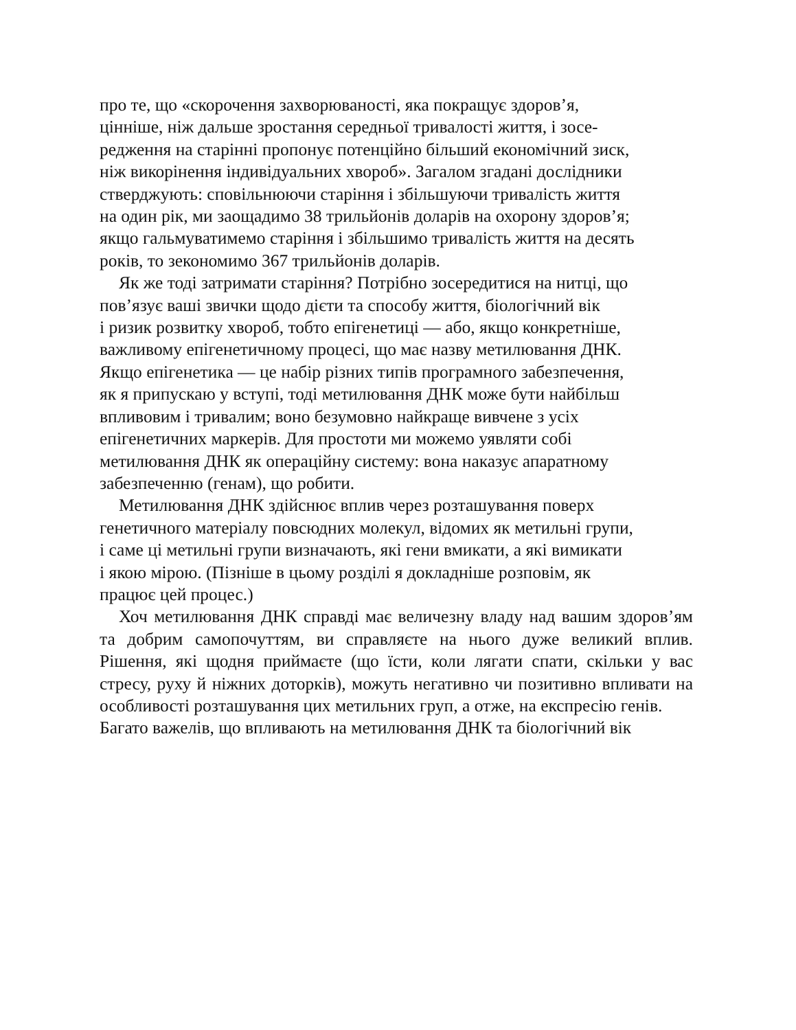про те, що «скорочення захворюваності, яка покращує здоров’я,
цінніше, ніж дальше зростання середньої тривалості життя, і зосе-
редження на старінні пропонує потенційно більший економічний зиск,
ніж викорінення індивідуальних хвороб». Загалом згадані дослідники
стверджують: сповільнюючи старіння і збільшуючи тривалість життя
на один рік, ми заощадимо 38 трильйонів доларів на охорону здоров’я;
якщо гальмуватимемо старіння і збільшимо тривалість життя на десять
років, то зекономимо 367 трильйонів доларів.
Як же тоді затримати старіння? Потрібно зосередитися на нитці, що
пов’язує ваші звички щодо дієти та способу життя, біологічний вік
і ризик розвитку хвороб, тобто епігенетиці — або, якщо конкретніше,
важливому епігенетичному процесі, що має назву метилювання ДНК.
Якщо епігенетика — це набір різних типів програмного забезпечення,
як я припускаю у вступі, тоді метилювання ДНК може бути найбільш
впливовим і тривалим; воно безумовно найкраще вивчене з усіх
епігенетичних маркерів. Для простоти ми можемо уявляти собі
метилювання ДНК як операційну систему: вона наказує апаратному
забезпеченню (генам), що робити.
Метилювання ДНК здійснює вплив через розташування поверх
генетичного матеріалу повсюдних молекул, відомих як метильні групи,
і саме ці метильні групи визначають, які гени вмикати, а які вимикати
і якою мірою. (Пізніше в цьому розділі я докладніше розповім, як
працює цей процес.)
Хоч метилювання ДНК справді має величезну владу над вашим здоров’ям та добрим самопочуттям, ви справляєте на нього дуже великий вплив. Рішення, які щодня приймаєте (що їсти, коли лягати спати, скільки у вас стресу, руху й ніжних доторків), можуть негативно чи позитивно впливати на особливості розташування цих метильних груп, а отже, на експресію генів.
Багато важелів, що впливають на метилювання ДНК та біологічний вік